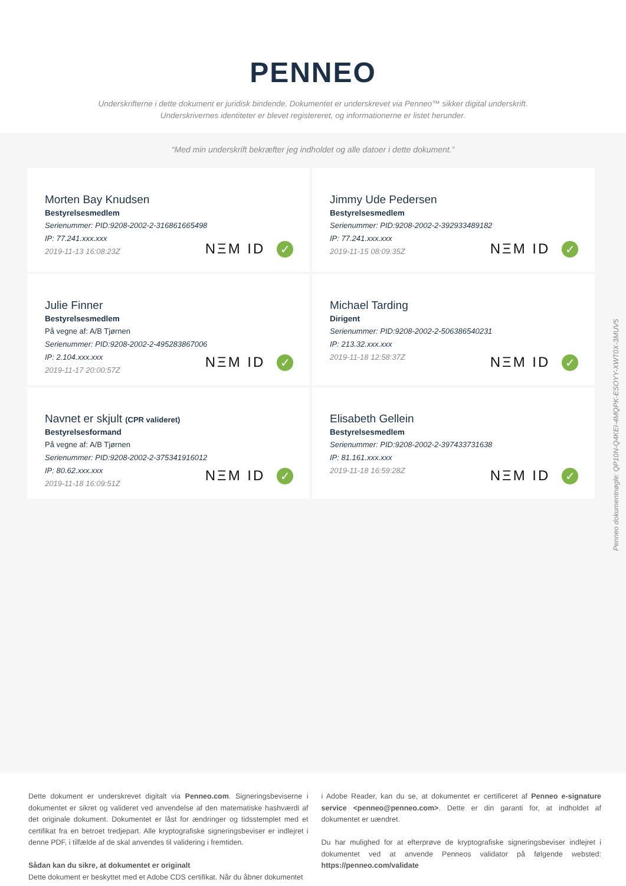PENNEO
Underskrifterne i dette dokument er juridisk bindende. Dokumentet er underskrevet via Penneo™ sikker digital underskrift.
Underskrivernes identiteter er blevet registereret, og informationerne er listet herunder.
“Med min underskrift bekræfter jeg indholdet og alle datoer i dette dokument.”
Morten Bay Knudsen
Bestyrelsesmedlem
Serienummer: PID:9208-2002-2-316861665498
IP: 77.241.xxx.xxx
2019-11-13 16:08:23Z
NΞM ID ✓
Jimmy Ude Pedersen
Bestyrelsesmedlem
Serienummer: PID:9208-2002-2-392933489182
IP: 77.241.xxx.xxx
2019-11-15 08:09:35Z
NΞM ID ✓
Julie Finner
Bestyrelsesmedlem
På vegne af: A/B Tjørnen
Serienummer: PID:9208-2002-2-495283867006
IP: 2.104.xxx.xxx
2019-11-17 20:00:57Z
NΞM ID ✓
Michael Tarding
Dirigent
Serienummer: PID:9208-2002-2-506386540231
IP: 213.32.xxx.xxx
2019-11-18 12:58:37Z
NΞM ID ✓
Navnet er skjult (CPR valideret)
Bestyrelsesformand
På vegne af: A/B Tjørnen
Serienummer: PID:9208-2002-2-375341916012
IP: 80.62.xxx.xxx
2019-11-18 16:09:51Z
NΞM ID ✓
Elisabeth Gellein
Bestyrelsesmedlem
Serienummer: PID:9208-2002-2-397433731638
IP: 81.161.xxx.xxx
2019-11-18 16:59:28Z
NΞM ID ✓
Penneo dokumentnøgle: QP10N-Q4KEI-4MQPK-ESOYY-XWT0X-3MUV5
Dette dokument er underskrevet digitalt via Penneo.com. Signeringsbeviserne i dokumentet er sikret og valideret ved anvendelse af den matematiske hashværdi af det originale dokument. Dokumentet er låst for ændringer og tidsstemplet med et certifikat fra en betroet tredjepart. Alle kryptografiske signeringsbeviser er indlejret i denne PDF, i tilfælde af de skal anvendes til validering i fremtiden.
Sådan kan du sikre, at dokumentet er originalt
Dette dokument er beskyttet med et Adobe CDS certifikat. Når du åbner dokumentet
i Adobe Reader, kan du se, at dokumentet er certificeret af Penneo e-signature service <penneo@penneo.com>. Dette er din garanti for, at indholdet af dokumentet er uændret.
Du har mulighed for at efterprøve de kryptografiske signeringsbeviser indlejret i dokumentet ved at anvende Penneos validator på følgende websted: https://penneo.com/validate